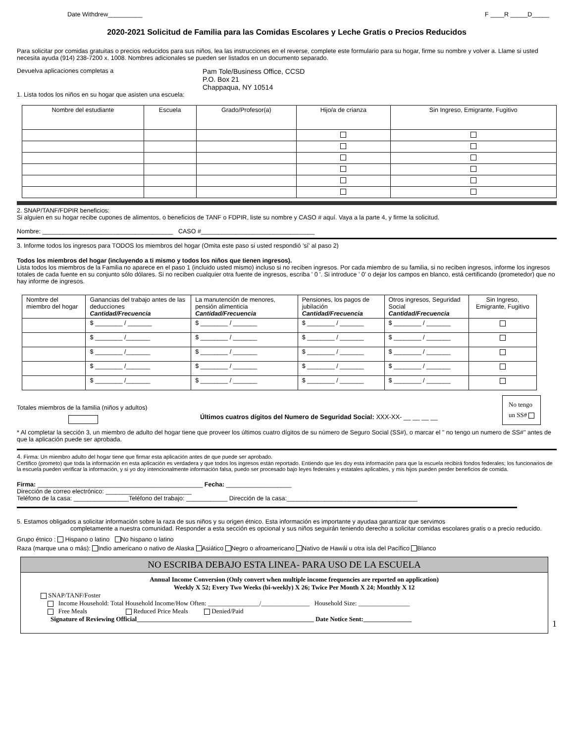Date Withdrew__________ F ____R _____D_____
2020-2021 Solicitud de Familia para las Comidas Escolares y Leche Gratis o Precios Reducidos
Para solicitar por comidas gratuitas o precios reducidos para sus niños, lea las instrucciones en el reverse, complete este formulario para su hogar, firme su nombre y volver a. Llame si usted necesita ayuda (914) 238-7200 x. 1008. Nombres adicionales se pueden ser listados en un documento separado.
Devuelva aplicaciones completas a Pam Tole/Business Office, CCSD
P.O. Box 21
Chappaqua, NY 10514
1. Lista todos los niños en su hogar que asisten una escuela:
| Nombre del estudiante | Escuela | Grado/Profesor(a) | Hijo/a de crianza | Sin Ingreso, Emigrante, Fugitivo |
| --- | --- | --- | --- | --- |
2. SNAP/TANF/FDPIR beneficios:
Si alguien en su hogar recibe cupones de alimentos, o beneficios de TANF o FDPIR, liste su nombre y CASO # aquí. Vaya a la parte 4, y firme la solicitud.
Nombre: ______________________________________ CASO #_________________________________
3. Informe todos los ingresos para TODOS los miembros del hogar (Omita este paso si usted respondió 'sí' al paso 2)
Todos los miembros del hogar (incluyendo a ti mismo y todos los niños que tienen ingresos).
Lista todos los miembros de la Familia no aparece en el paso 1 (incluido usted mismo) incluso si no reciben ingresos. Por cada miembro de su familia, si no reciben ingresos, informe los ingresos totales de cada fuente en su conjunto sólo dólares. Si no reciben cualquier otra fuente de ingresos, escriba ' 0 '. Si introduce ' 0' o dejar los campos en blanco, está certificando (prometedor) que no hay informe de ingresos.
| Nombre del miembro del hogar | Ganancias del trabajo antes de las deducciones Cantidad/Frecuencia | La manutención de menores, pensión alimenticia Cantidad/Frecuencia | Pensiones, los pagos de jubilación Cantidad/Frecuencia | Otros ingresos, Seguridad Social Cantidad/Frecuencia | Sin Ingreso, Emigrante, Fugitivo |
| --- | --- | --- | --- | --- | --- |
| | $ ________ / _______ | $ ________ / _______ | $ ________ / _______ | $ ________ / _______ | |
| | $ ________ /_______ | $ ________ / _______ | $ ________ / _______ | $ ________ / _______ | |
| | $ ________ /_______ | $ ________ / _______ | $ ________ / _______ | $ ________ / _______ | |
| | $ ________ /_______ | $ ________ / _______ | $ ________ / _______ | $ ________ / _______ | |
| | $ ________ /_______ | $ ________ / _______ | $ ________ / _______ | $ ________ / _______ | |
Totales miembros de la familia (niños y adultos)
Últimos cuatros dígitos del Numero de Seguridad Social: XXX-XX- __ __ __ __
No tengo
un SS#
* Al completar la sección 3, un miembro de adulto del hogar tiene que proveer los últimos cuatro dígitos de su número de Seguro Social (SS#), o marcar el " no tengo un numero de SS#" antes de que la aplicación puede ser aprobada.
4. Firma: Un miembro adulto del hogar tiene que firmar esta aplicación antes de que puede ser aprobado.
Certifico (prometo) que toda la información en esta aplicación es verdadera y que todos los ingresos están reportado. Entiendo que les doy esta información para que la escuela recibirá fondos federales; los funcionarios de la escuela pueden verificar la información, y si yo doy intencionalmente información falsa, puedo ser procesado bajo leyes federales y estatales aplicables, y mis hijos pueden perder beneficios de comida.
Firma: ________________________________________________ Fecha: ___________________
Dirección de correo electrónico: _________________________
Teléfono de la casa: ________________Teléfono del trabajo: ____________ Dirección de la casa:______________________________________
5. Estamos obligados a solicitar información sobre la raza de sus niños y su origen étnico. Esta información es importante y ayudaa garantizar que servimos
completamente a nuestra comunidad. Responder a esta sección es opcional y sus niños seguirán teniendo derecho a solicitar comidas escolares gratis o a precio reducido.
Grupo étnico : Hispano o latino No hispano o latino
Raza (marque una o más): Indio americano o nativo de Alaska Asiático Negro o afroamericano Nativo de Hawái u otra isla del Pacífico Blanco
NO ESCRIBA DEBAJO ESTA LINEA- PARA USO DE LA ESCUELA
Annual Income Conversion (Only convert when multiple income frequencies are reported on application)
Weekly X 52; Every Two Weeks (bi-weekly) X 26; Twice Per Month X 24; Monthly X 12
SNAP/TANF/Foster
Income Household: Total Household Income/How Often: ________________/_______________ Household Size: ________________
Free Meals Reduced Price Meals Denied/Paid
Signature of Reviewing Official_______________________________________________________ Date Notice Sent:_______________
1